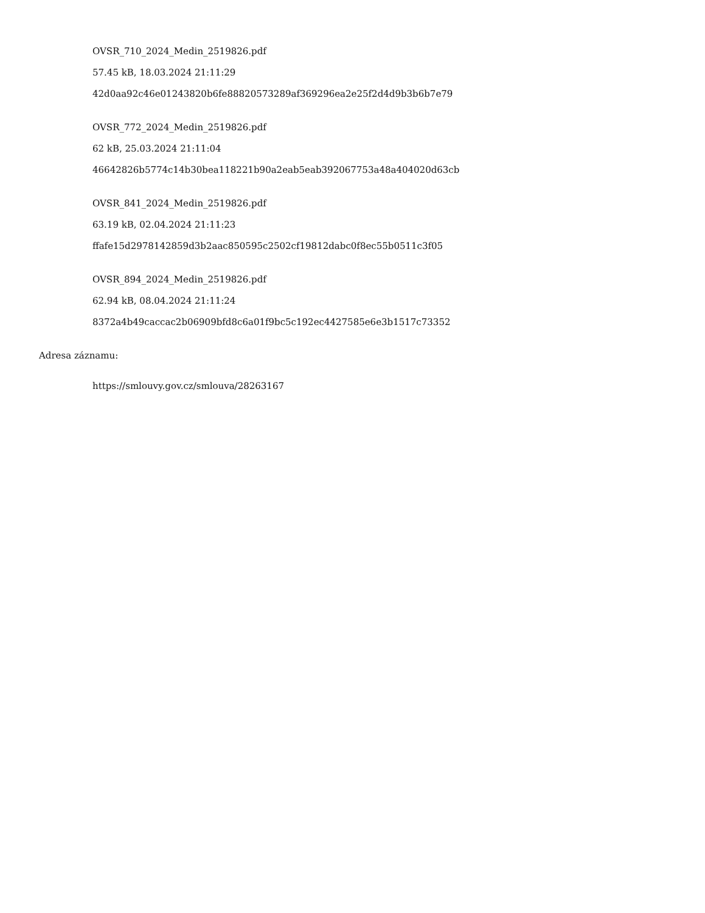OVSR_710_2024_Medin_2519826.pdf
57.45 kB, 18.03.2024 21:11:29
42d0aa92c46e01243820b6fe88820573289af369296ea2e25f2d4d9b3b6b7e79
OVSR_772_2024_Medin_2519826.pdf
62 kB, 25.03.2024 21:11:04
46642826b5774c14b30bea118221b90a2eab5eab392067753a48a404020d63cb
OVSR_841_2024_Medin_2519826.pdf
63.19 kB, 02.04.2024 21:11:23
ffafe15d2978142859d3b2aac850595c2502cf19812dabc0f8ec55b0511c3f05
OVSR_894_2024_Medin_2519826.pdf
62.94 kB, 08.04.2024 21:11:24
8372a4b49caccac2b06909bfd8c6a01f9bc5c192ec4427585e6e3b1517c73352
Adresa záznamu:
https://smlouvy.gov.cz/smlouva/28263167